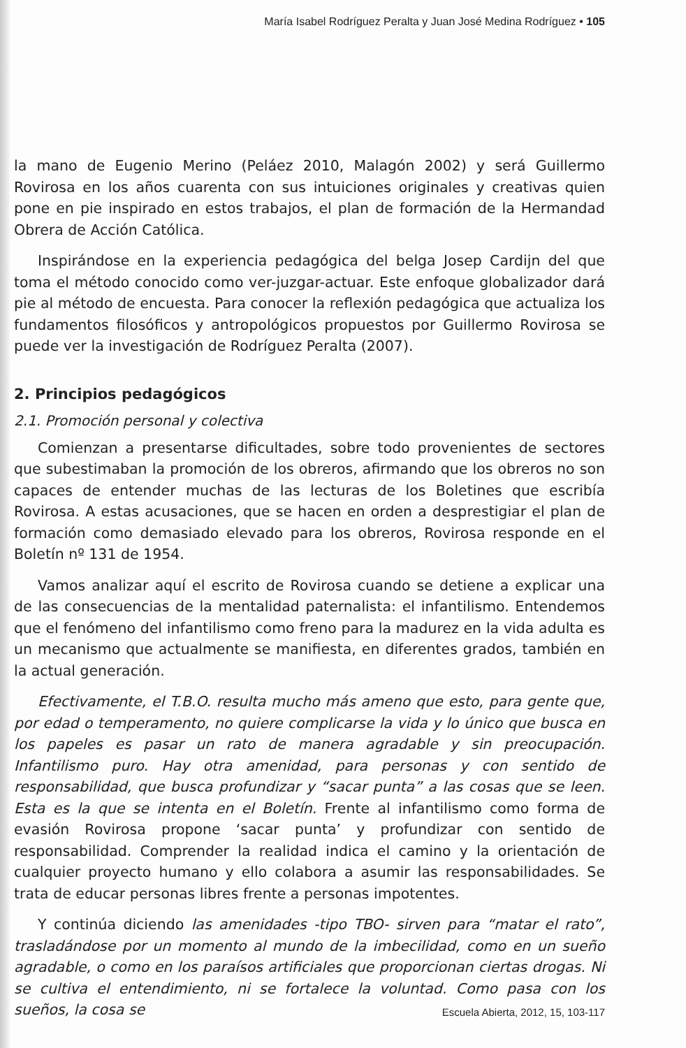María Isabel Rodríguez Peralta y Juan José Medina Rodríguez • 105
la mano de Eugenio Merino (Peláez 2010, Malagón 2002) y será Guillermo Rovirosa en los años cuarenta con sus intuiciones originales y creativas quien pone en pie inspirado en estos trabajos, el plan de formación de la Hermandad Obrera de Acción Católica.
Inspirándose en la experiencia pedagógica del belga Josep Cardijn del que toma el método conocido como ver-juzgar-actuar. Este enfoque globalizador dará pie al método de encuesta. Para conocer la reflexión pedagógica que actualiza los fundamentos filosóficos y antropológicos propuestos por Guillermo Rovirosa se puede ver la investigación de Rodríguez Peralta (2007).
2. Principios pedagógicos
2.1. Promoción personal y colectiva
Comienzan a presentarse dificultades, sobre todo provenientes de sectores que subestimaban la promoción de los obreros, afirmando que los obreros no son capaces de entender muchas de las lecturas de los Boletines que escribía Rovirosa. A estas acusaciones, que se hacen en orden a desprestigiar el plan de formación como demasiado elevado para los obreros, Rovirosa responde en el Boletín nº 131 de 1954.
Vamos analizar aquí el escrito de Rovirosa cuando se detiene a explicar una de las consecuencias de la mentalidad paternalista: el infantilismo. Entendemos que el fenómeno del infantilismo como freno para la madurez en la vida adulta es un mecanismo que actualmente se manifiesta, en diferentes grados, también en la actual generación.
Efectivamente, el T.B.O. resulta mucho más ameno que esto, para gente que, por edad o temperamento, no quiere complicarse la vida y lo único que busca en los papeles es pasar un rato de manera agradable y sin preocupación. Infantilismo puro. Hay otra amenidad, para personas y con sentido de responsabilidad, que busca profundizar y “sacar punta” a las cosas que se leen. Esta es la que se intenta en el Boletín. Frente al infantilismo como forma de evasión Rovirosa propone ‘sacar punta’ y profundizar con sentido de responsabilidad. Comprender la realidad indica el camino y la orientación de cualquier proyecto humano y ello colabora a asumir las responsabilidades. Se trata de educar personas libres frente a personas impotentes.
Y continúa diciendo las amenidades -tipo TBO- sirven para “matar el rato”, trasladándose por un momento al mundo de la imbecilidad, como en un sueño agradable, o como en los paraísos artificiales que proporcionan ciertas drogas. Ni se cultiva el entendimiento, ni se fortalece la voluntad. Como pasa con los sueños, la cosa se
Escuela Abierta, 2012, 15, 103-117